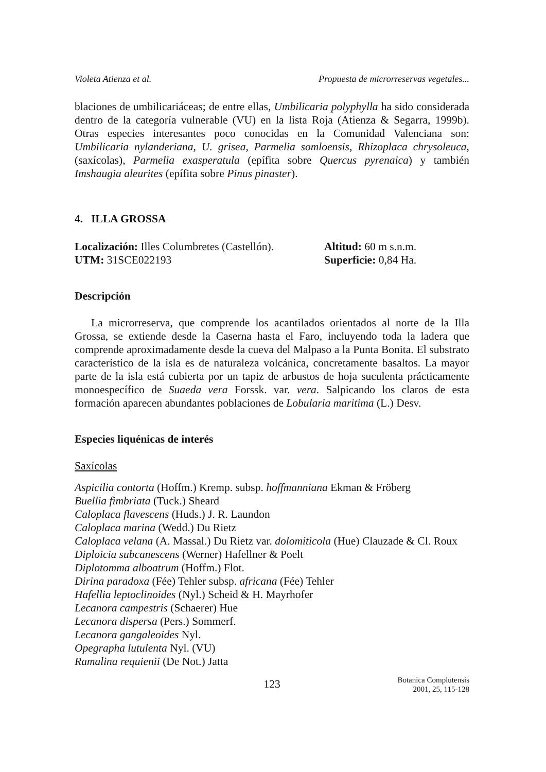Violeta Atienza et al. Propuesta de microrreservas vegetales...
blaciones de umbilicariáceas; de entre ellas, Umbilicaria polyphylla ha sido considerada dentro de la categoría vulnerable (VU) en la lista Roja (Atienza & Segarra, 1999b). Otras especies interesantes poco conocidas en la Comunidad Valenciana son: Umbilicaria nylanderiana, U. grisea, Parmelia somloensis, Rhizoplaca chrysoleuca, (saxícolas), Parmelia exasperatula (epífita sobre Quercus pyrenaica) y también Imshaugia aleurites (epífita sobre Pinus pinaster).
4. ILLA GROSSA
Localización: Illes Columbretes (Castellón).
Altitud: 60 m s.n.m.
UTM: 31SCE022193
Superficie: 0,84 Ha.
Descripción
La microrreserva, que comprende los acantilados orientados al norte de la Illa Grossa, se extiende desde la Caserna hasta el Faro, incluyendo toda la ladera que comprende aproximadamente desde la cueva del Malpaso a la Punta Bonita. El substrato característico de la isla es de naturaleza volcánica, concretamente basaltos. La mayor parte de la isla está cubierta por un tapiz de arbustos de hoja suculenta prácticamente monoespecífico de Suaeda vera Forssk. var. vera. Salpicando los claros de esta formación aparecen abundantes poblaciones de Lobularia maritima (L.) Desv.
Especies liquénicas de interés
Saxícolas
Aspicilia contorta (Hoffm.) Kremp. subsp. hoffmanniana Ekman & Fröberg
Buellia fimbriata (Tuck.) Sheard
Caloplaca flavescens (Huds.) J. R. Laundon
Caloplaca marina (Wedd.) Du Rietz
Caloplaca velana (A. Massal.) Du Rietz var. dolomiticola (Hue) Clauzade & Cl. Roux
Diploicia subcanescens (Werner) Hafellner & Poelt
Diplotomma alboatrum (Hoffm.) Flot.
Dirina paradoxa (Fée) Tehler subsp. africana (Fée) Tehler
Hafellia leptoclinoides (Nyl.) Scheid & H. Mayrhofer
Lecanora campestris (Schaerer) Hue
Lecanora dispersa (Pers.) Sommerf.
Lecanora gangaleoides Nyl.
Opegrapha lutulenta Nyl. (VU)
Ramalina requienii (De Not.) Jatta
123 Botanica Complutensis
2001, 25, 115-128